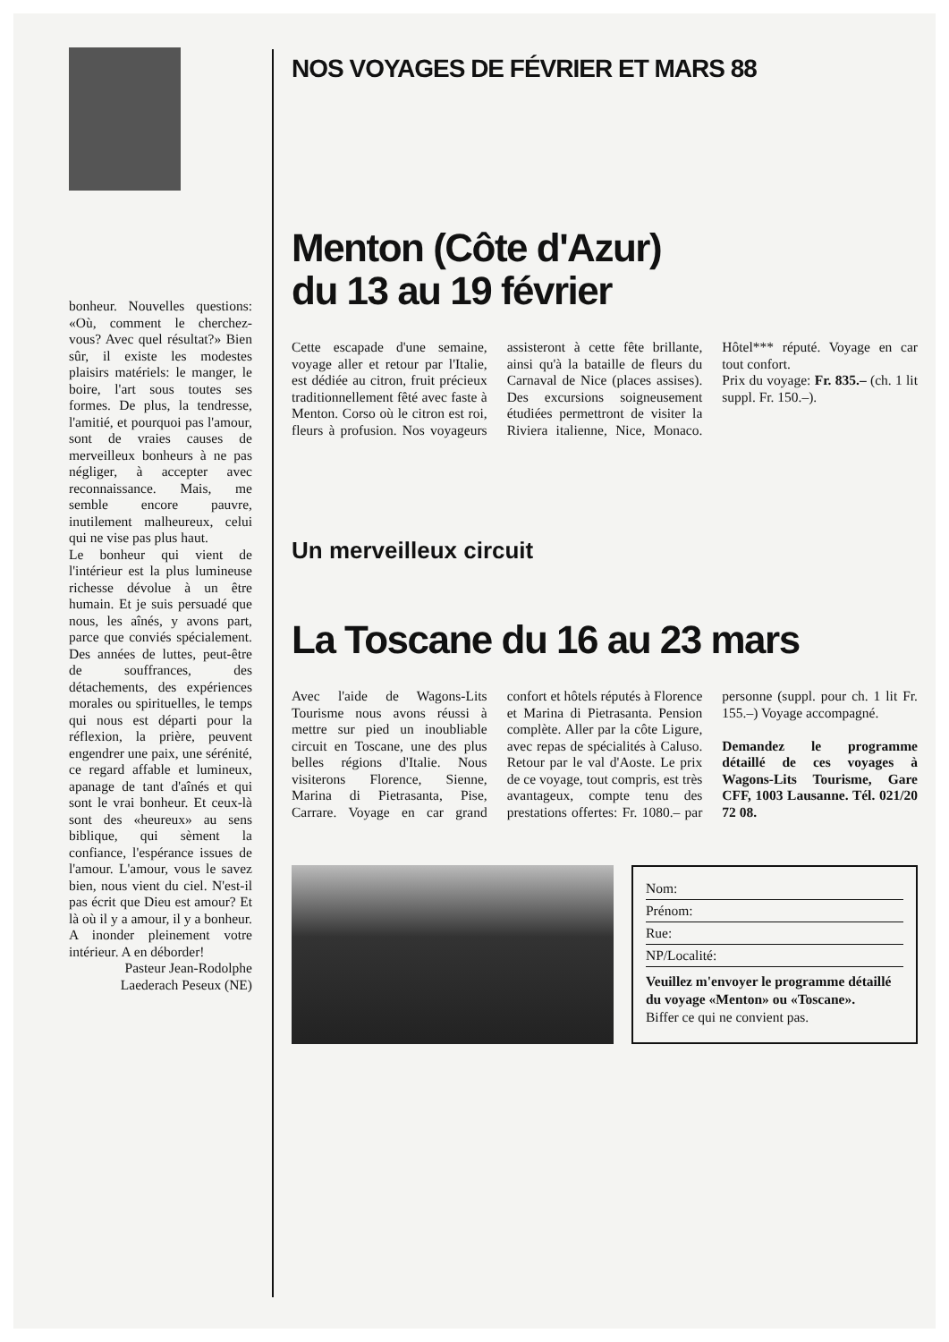bonheur. Nouvelles questions: «Où, comment le cherchez-vous? Avec quel résultat?» Bien sûr, il existe les modestes plaisirs matériels: le manger, le boire, l'art sous toutes ses formes. De plus, la tendresse, l'amitié, et pourquoi pas l'amour, sont de vraies causes de merveilleux bonheurs à ne pas négliger, à accepter avec reconnaissance. Mais, me semble encore pauvre, inutilement malheureux, celui qui ne vise pas plus haut.
Le bonheur qui vient de l'intérieur est la plus lumineuse richesse dévolue à un être humain. Et je suis persuadé que nous, les aînés, y avons part, parce que conviés spécialement. Des années de luttes, peut-être de souffrances, des détachements, des expériences morales ou spirituelles, le temps qui nous est départi pour la réflexion, la prière, peuvent engendrer une paix, une sérénité, ce regard affable et lumineux, apanage de tant d'aînés et qui sont le vrai bonheur. Et ceux-là sont des «heureux» au sens biblique, qui sèment la confiance, l'espérance issues de l'amour. L'amour, vous le savez bien, nous vient du ciel. N'est-il pas écrit que Dieu est amour? Et là où il y a amour, il y a bonheur. A inonder pleinement votre intérieur. A en déborder!
Pasteur Jean-Rodolphe Laederach Peseux (NE)
NOS VOYAGES DE FÉVRIER ET MARS 88
Menton (Côte d'Azur)
du 13 au 19 février
Cette escapade d'une semaine, voyage aller et retour par l'Italie, est dédiée au citron, fruit précieux traditionnellement fêté avec faste à Menton. Corso où le citron est roi, fleurs à profusion. Nos voyageurs assisteront à cette fête brillante, ainsi qu'à la bataille de fleurs du Carnaval de Nice (places assises). Des excursions soigneusement étudiées permettront de visiter la Riviera italienne, Nice, Monaco. Hôtel*** réputé. Voyage en car tout confort.
Prix du voyage: Fr. 835.– (ch. 1 lit suppl. Fr. 150.–).
Un merveilleux circuit
La Toscane du 16 au 23 mars
Avec l'aide de Wagons-Lits Tourisme nous avons réussi à mettre sur pied un inoubliable circuit en Toscane, une des plus belles régions d'Italie. Nous visiterons Florence, Sienne, Marina di Pietrasanta, Pise, Carrare. Voyage en car grand confort et hôtels réputés à Florence et Marina di Pietrasanta. Pension complète. Aller par la côte Ligure, avec repas de spécialités à Caluso. Retour par le val d'Aoste. Le prix de ce voyage, tout compris, est très avantageux, compte tenu des prestations offertes: Fr. 1080.– par personne (suppl. pour ch. 1 lit Fr. 155.–) Voyage accompagné.
Demandez le programme détaillé de ces voyages à Wagons-Lits Tourisme, Gare CFF, 1003 Lausanne. Tél. 021/20 72 08.
Nom:
Prénom:
Rue:
NP/Localité:
Veuillez m'envoyer le programme détaillé du voyage «Menton» ou «Toscane».
Biffer ce qui ne convient pas.